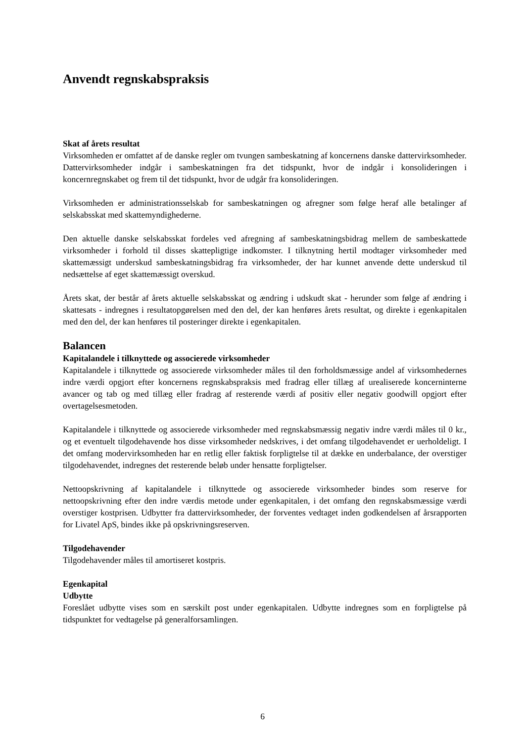Anvendt regnskabspraksis
Skat af årets resultat
Virksomheden er omfattet af de danske regler om tvungen sambeskatning af koncernens danske dattervirksomheder. Dattervirksomheder indgår i sambeskatningen fra det tidspunkt, hvor de indgår i konsolideringen i koncernregnskabet og frem til det tidspunkt, hvor de udgår fra konsolideringen.
Virksomheden er administrationsselskab for sambeskatningen og afregner som følge heraf alle betalinger af selskabsskat med skattemyndighederne.
Den aktuelle danske selskabsskat fordeles ved afregning af sambeskatningsbidrag mellem de sambeskattede virksomheder i forhold til disses skattepligtige indkomster. I tilknytning hertil modtager virksomheder med skattemæssigt underskud sambeskatningsbidrag fra virksomheder, der har kunnet anvende dette underskud til nedsættelse af eget skattemæssigt overskud.
Årets skat, der består af årets aktuelle selskabsskat og ændring i udskudt skat - herunder som følge af ændring i skattesats - indregnes i resultatopgørelsen med den del, der kan henføres årets resultat, og direkte i egenkapitalen med den del, der kan henføres til posteringer direkte i egenkapitalen.
Balancen
Kapitalandele i tilknyttede og associerede virksomheder
Kapitalandele i tilknyttede og associerede virksomheder måles til den forholdsmæssige andel af virksomhedernes indre værdi opgjort efter koncernens regnskabspraksis med fradrag eller tillæg af urealiserede koncerninterne avancer og tab og med tillæg eller fradrag af resterende værdi af positiv eller negativ goodwill opgjort efter overtagelsesmetoden.
Kapitalandele i tilknyttede og associerede virksomheder med regnskabsmæssig negativ indre værdi måles til 0 kr., og et eventuelt tilgodehavende hos disse virksomheder nedskrives, i det omfang tilgodehavendet er uerholdeligt. I det omfang modervirksomheden har en retlig eller faktisk forpligtelse til at dække en underbalance, der overstiger tilgodehavendet, indregnes det resterende beløb under hensatte forpligtelser.
Nettoopskrivning af kapitalandele i tilknyttede og associerede virksomheder bindes som reserve for nettoopskrivning efter den indre værdis metode under egenkapitalen, i det omfang den regnskabsmæssige værdi overstiger kostprisen. Udbytter fra dattervirksomheder, der forventes vedtaget inden godkendelsen af årsrapporten for Livatel ApS, bindes ikke på opskrivningsreserven.
Tilgodehavender
Tilgodehavender måles til amortiseret kostpris.
Egenkapital
Udbytte
Foreslået udbytte vises som en særskilt post under egenkapitalen. Udbytte indregnes som en forpligtelse på tidspunktet for vedtagelse på generalforsamlingen.
6